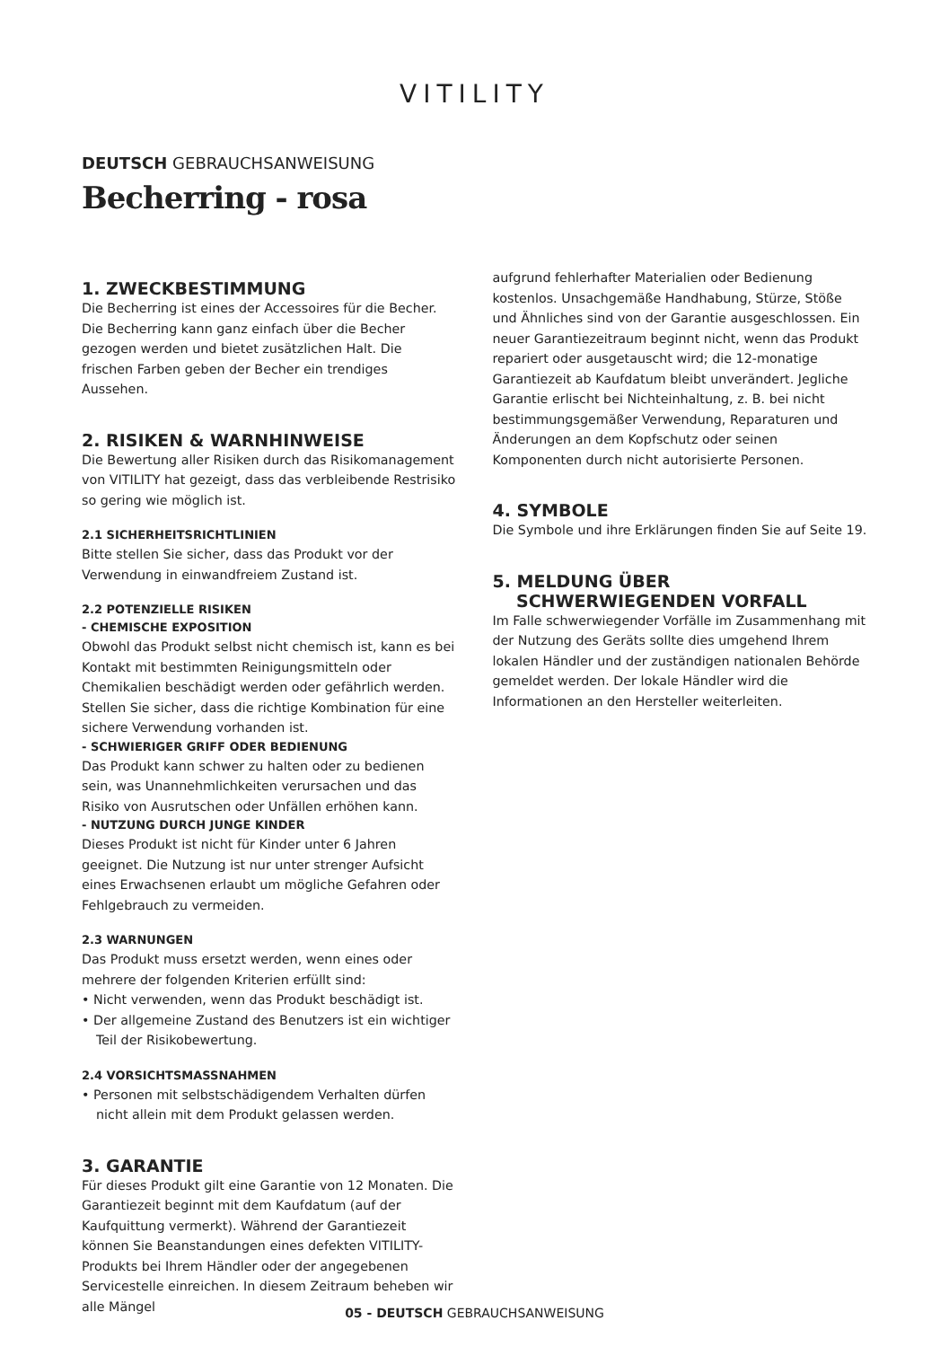VITILITY
DEUTSCH GEBRAUCHSANWEISUNG
Becherring - rosa
1. ZWECKBESTIMMUNG
Die Becherring ist eines der Accessoires für die Becher. Die Becherring kann ganz einfach über die Becher gezogen werden und bietet zusätzlichen Halt. Die frischen Farben geben der Becher ein trendiges Aussehen.
2. RISIKEN & WARNHINWEISE
Die Bewertung aller Risiken durch das Risikomanagement von VITILITY hat gezeigt, dass das verbleibende Restrisiko so gering wie möglich ist.
2.1 SICHERHEITSRICHTLINIEN
Bitte stellen Sie sicher, dass das Produkt vor der Verwendung in einwandfreiem Zustand ist.
2.2 POTENZIELLE RISIKEN
- CHEMISCHE EXPOSITION
Obwohl das Produkt selbst nicht chemisch ist, kann es bei Kontakt mit bestimmten Reinigungsmitteln oder Chemikalien beschädigt werden oder gefährlich werden. Stellen Sie sicher, dass die richtige Kombination für eine sichere Verwendung vorhanden ist.
- SCHWIERIGER GRIFF ODER BEDIENUNG
Das Produkt kann schwer zu halten oder zu bedienen sein, was Unannehmlichkeiten verursachen und das Risiko von Ausrutschen oder Unfällen erhöhen kann.
- NUTZUNG DURCH JUNGE KINDER
Dieses Produkt ist nicht für Kinder unter 6 Jahren geeignet. Die Nutzung ist nur unter strenger Aufsicht eines Erwachsenen erlaubt um mögliche Gefahren oder Fehlgebrauch zu vermeiden.
2.3 WARNUNGEN
Das Produkt muss ersetzt werden, wenn eines oder mehrere der folgenden Kriterien erfüllt sind:
• Nicht verwenden, wenn das Produkt beschädigt ist.
• Der allgemeine Zustand des Benutzers ist ein wichtiger Teil der Risikobewertung.
2.4 VORSICHTSMASSNAHMEN
• Personen mit selbstschädigendem Verhalten dürfen nicht allein mit dem Produkt gelassen werden.
3. GARANTIE
Für dieses Produkt gilt eine Garantie von 12 Monaten. Die Garantiezeit beginnt mit dem Kaufdatum (auf der Kaufquittung vermerkt). Während der Garantiezeit können Sie Beanstandungen eines defekten VITILITY-Produkts bei Ihrem Händler oder der angegebenen Servicestelle einreichen. In diesem Zeitraum beheben wir alle Mängel
aufgrund fehlerhafter Materialien oder Bedienung kostenlos. Unsachgemäße Handhabung, Stürze, Stöße und Ähnliches sind von der Garantie ausgeschlossen. Ein neuer Garantiezeitraum beginnt nicht, wenn das Produkt repariert oder ausgetauscht wird; die 12-monatige Garantiezeit ab Kaufdatum bleibt unverändert. Jegliche Garantie erlischt bei Nichteinhaltung, z. B. bei nicht bestimmungsgemäßer Verwendung, Reparaturen und Änderungen an dem Kopfschutz oder seinen Komponenten durch nicht autorisierte Personen.
4. SYMBOLE
Die Symbole und ihre Erklärungen finden Sie auf Seite 19.
5. MELDUNG ÜBER
SCHWERWIEGENDEN VORFALL
Im Falle schwerwiegender Vorfälle im Zusammenhang mit der Nutzung des Geräts sollte dies umgehend Ihrem lokalen Händler und der zuständigen nationalen Behörde gemeldet werden. Der lokale Händler wird die Informationen an den Hersteller weiterleiten.
05 - DEUTSCH GEBRAUCHSANWEISUNG